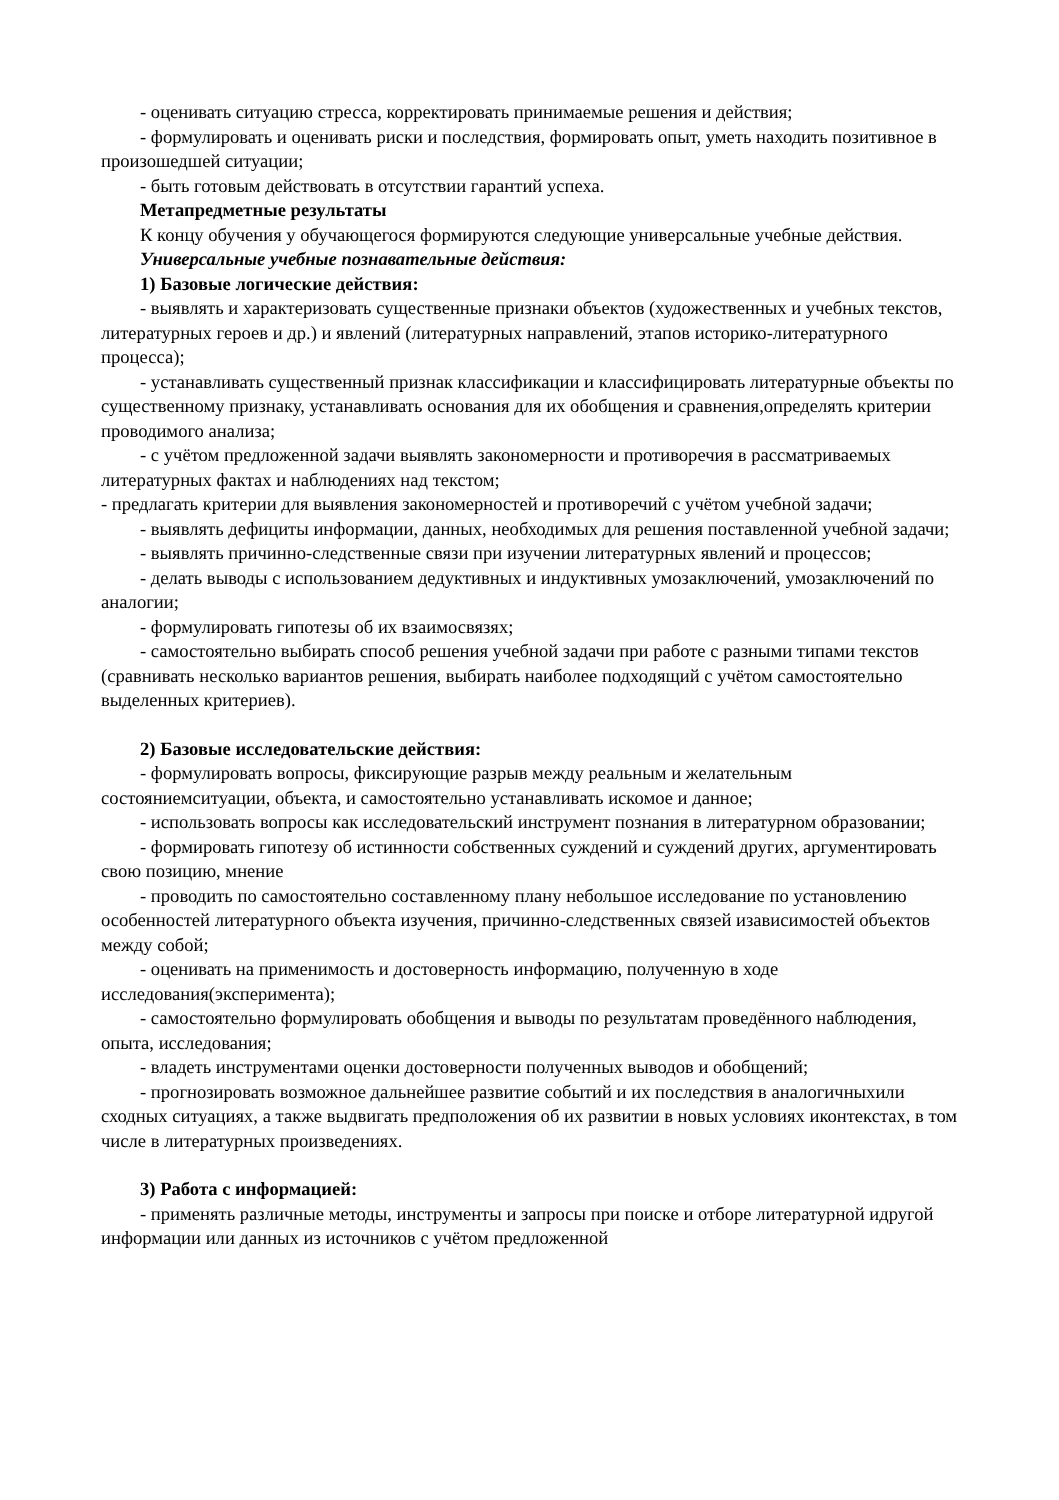- оценивать ситуацию стресса, корректировать принимаемые решения и действия;
- формулировать и оценивать риски и последствия, формировать опыт, уметь находить позитивное в произошедшей ситуации;
- быть готовым действовать в отсутствии гарантий успеха.
Метапредметные результаты
К концу обучения у обучающегося формируются следующие универсальные учебные действия.
Универсальные учебные познавательные действия:
1) Базовые логические действия:
- выявлять и характеризовать существенные признаки объектов (художественных и учебных текстов, литературных героев и др.) и явлений (литературных направлений, этапов историко-литературного процесса);
- устанавливать существенный признак классификации и классифицировать литературные объекты по существенному признаку, устанавливать основания для их обобщения и сравнения,определять критерии проводимого анализа;
- с учётом предложенной задачи выявлять закономерности и противоречия в рассматриваемых литературных фактах и наблюдениях над текстом;
- предлагать критерии для выявления закономерностей и противоречий с учётом учебной задачи;
- выявлять дефициты информации, данных, необходимых для решения поставленной учебной задачи;
- выявлять причинно-следственные связи при изучении литературных явлений и процессов;
- делать выводы с использованием дедуктивных и индуктивных умозаключений, умозаключений по аналогии;
- формулировать гипотезы об их взаимосвязях;
- самостоятельно выбирать способ решения учебной задачи при работе с разными типами текстов (сравнивать несколько вариантов решения, выбирать наиболее подходящий с учётом самостоятельно выделенных критериев).
2) Базовые исследовательские действия:
- формулировать вопросы, фиксирующие разрыв между реальным и желательным состояниемситуации, объекта, и самостоятельно устанавливать искомое и данное;
- использовать вопросы как исследовательский инструмент познания в литературном образовании;
- формировать гипотезу об истинности собственных суждений и суждений других, аргументировать свою позицию, мнение
- проводить по самостоятельно составленному плану небольшое исследование по установлению особенностей литературного объекта изучения, причинно-следственных связей изависимостей объектов между собой;
- оценивать на применимость и достоверность информацию, полученную в ходе исследования(эксперимента);
- самостоятельно формулировать обобщения и выводы по результатам проведённого наблюдения, опыта, исследования;
- владеть инструментами оценки достоверности полученных выводов и обобщений;
- прогнозировать возможное дальнейшее развитие событий и их последствия в аналогичныхили сходных ситуациях, а также выдвигать предположения об их развитии в новых условиях иконтекстах, в том числе в литературных произведениях.
3) Работа с информацией:
- применять различные методы, инструменты и запросы при поиске и отборе литературной идругой информации или данных из источников с учётом предложенной